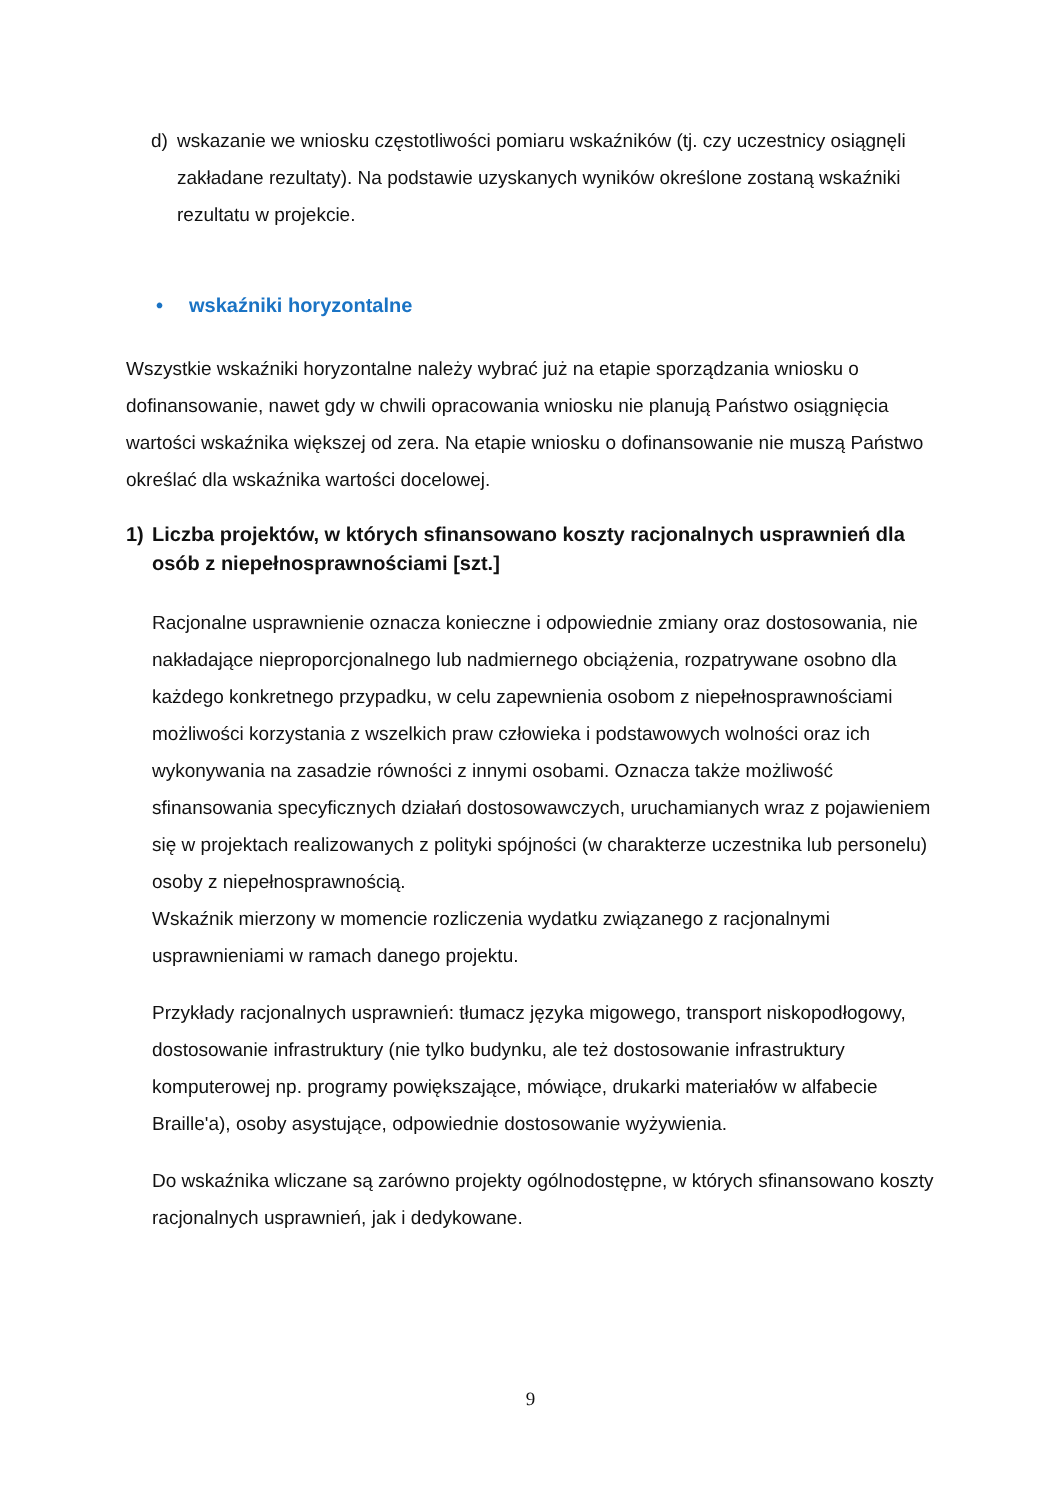d) wskazanie we wniosku częstotliwości pomiaru wskaźników (tj. czy uczestnicy osiągnęli zakładane rezultaty). Na podstawie uzyskanych wyników określone zostaną wskaźniki rezultatu w projekcie.
• wskaźniki horyzontalne
Wszystkie wskaźniki horyzontalne należy wybrać już na etapie sporządzania wniosku o dofinansowanie, nawet gdy w chwili opracowania wniosku nie planują Państwo osiągnięcia wartości wskaźnika większej od zera. Na etapie wniosku o dofinansowanie nie muszą Państwo określać dla wskaźnika wartości docelowej.
1) Liczba projektów, w których sfinansowano koszty racjonalnych usprawnień dla osób z niepełnosprawnościami [szt.]
Racjonalne usprawnienie oznacza konieczne i odpowiednie zmiany oraz dostosowania, nie nakładające nieproporcjonalnego lub nadmiernego obciążenia, rozpatrywane osobno dla każdego konkretnego przypadku, w celu zapewnienia osobom z niepełnosprawnościami możliwości korzystania z wszelkich praw człowieka i podstawowych wolności oraz ich wykonywania na zasadzie równości z innymi osobami. Oznacza także możliwość sfinansowania specyficznych działań dostosowawczych, uruchamianych wraz z pojawieniem się w projektach realizowanych z polityki spójności (w charakterze uczestnika lub personelu) osoby z niepełnosprawnością.
Wskaźnik mierzony w momencie rozliczenia wydatku związanego z racjonalnymi usprawnieniami w ramach danego projektu.
Przykłady racjonalnych usprawnień: tłumacz języka migowego, transport niskopodłogowy, dostosowanie infrastruktury (nie tylko budynku, ale też dostosowanie infrastruktury komputerowej np. programy powiększające, mówiące, drukarki materiałów w alfabecie Braille'a), osoby asystujące, odpowiednie dostosowanie wyżywienia.
Do wskaźnika wliczane są zarówno projekty ogólnodostępne, w których sfinansowano koszty racjonalnych usprawnień, jak i dedykowane.
9